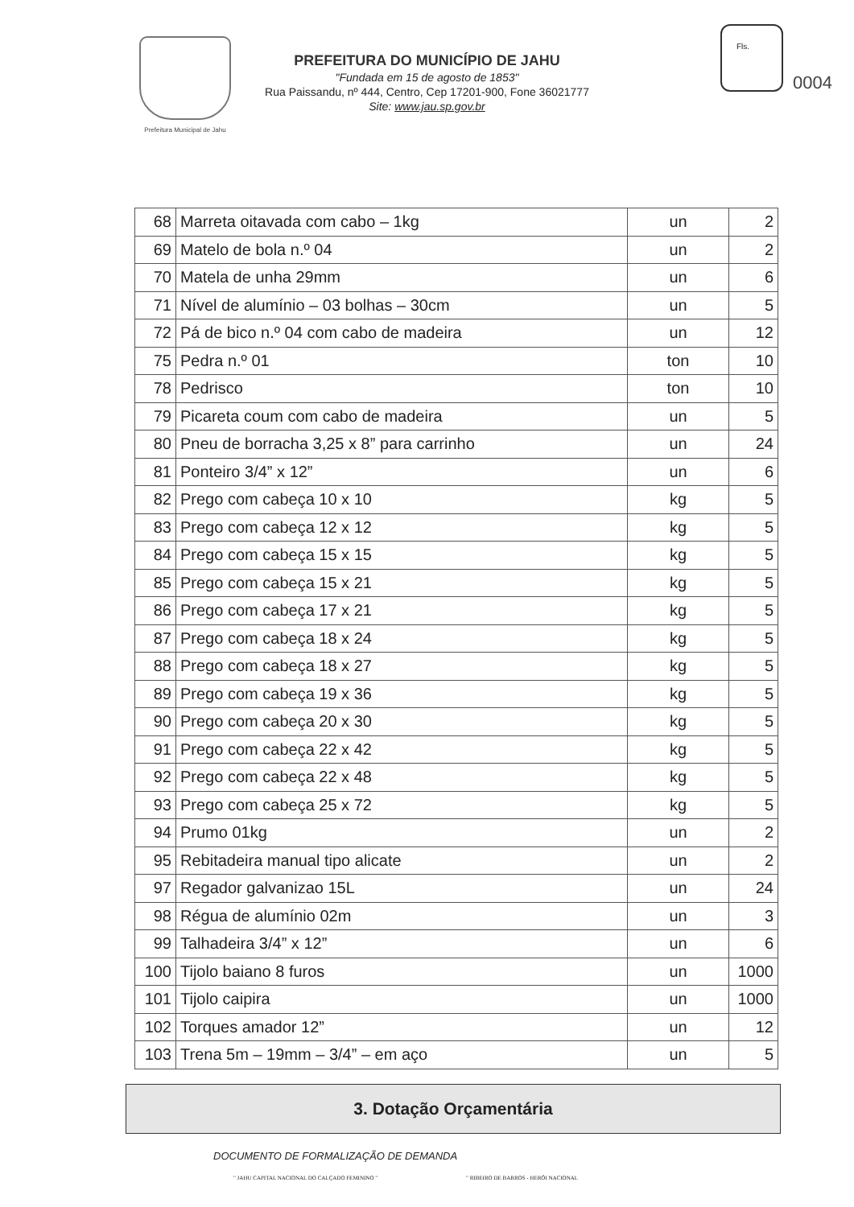Prefeitura Municipal de Jahu
PREFEITURA DO MUNICÍPIO DE JAHU
"Fundada em 15 de agosto de 1853"
Rua Paissandu, nº 444, Centro, Cep 17201-900, Fone 36021777
Site: www.jau.sp.gov.br
Fls.
0004
| 68 | Marreta oitavada com cabo – 1kg | un | 2 |
| 69 | Matelo de bola n.º 04 | un | 2 |
| 70 | Matela de unha 29mm | un | 6 |
| 71 | Nível de alumínio – 03 bolhas – 30cm | un | 5 |
| 72 | Pá de bico n.º 04 com cabo de madeira | un | 12 |
| 75 | Pedra n.º 01 | ton | 10 |
| 78 | Pedrisco | ton | 10 |
| 79 | Picareta coum com cabo de madeira | un | 5 |
| 80 | Pneu de borracha 3,25 x 8” para carrinho | un | 24 |
| 81 | Ponteiro 3/4” x 12” | un | 6 |
| 82 | Prego com cabeça 10 x 10 | kg | 5 |
| 83 | Prego com cabeça 12 x 12 | kg | 5 |
| 84 | Prego com cabeça 15 x 15 | kg | 5 |
| 85 | Prego com cabeça 15 x 21 | kg | 5 |
| 86 | Prego com cabeça 17 x 21 | kg | 5 |
| 87 | Prego com cabeça 18 x 24 | kg | 5 |
| 88 | Prego com cabeça 18 x 27 | kg | 5 |
| 89 | Prego com cabeça 19 x 36 | kg | 5 |
| 90 | Prego com cabeça 20 x 30 | kg | 5 |
| 91 | Prego com cabeça 22 x 42 | kg | 5 |
| 92 | Prego com cabeça 22 x 48 | kg | 5 |
| 93 | Prego com cabeça 25 x 72 | kg | 5 |
| 94 | Prumo 01kg | un | 2 |
| 95 | Rebitadeira manual tipo alicate | un | 2 |
| 97 | Regador galvanizao 15L | un | 24 |
| 98 | Régua de alumínio 02m | un | 3 |
| 99 | Talhadeira 3/4” x 12” | un | 6 |
| 100 | Tijolo baiano 8 furos | un | 1000 |
| 101 | Tijolo caipira | un | 1000 |
| 102 | Torques amador 12” | un | 12 |
| 103 | Trena 5m – 19mm – 3/4” – em aço | un | 5 |
3. Dotação Orçamentária
DOCUMENTO DE FORMALIZAÇÃO DE DEMANDA
" JAHU CAPITAL NACIONAL DO CALÇADO FEMININO " " RIBEIRO DE BARROS - HERÓI NACIONAL